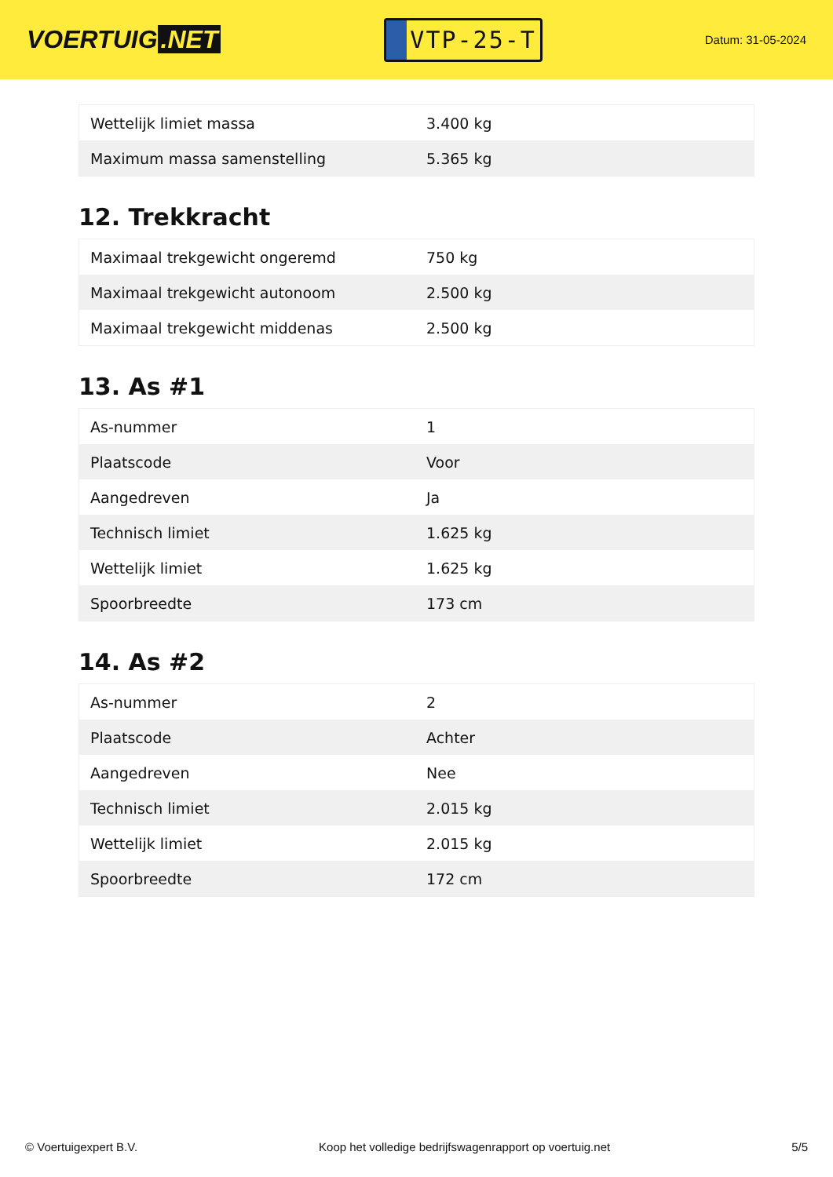VOERTUIG.NET
VTP-25-T
Datum: 31-05-2024
| Wettelijk limiet massa | 3.400 kg |
| Maximum massa samenstelling | 5.365 kg |
12. Trekkracht
| Maximaal trekgewicht ongeremd | 750 kg |
| Maximaal trekgewicht autonoom | 2.500 kg |
| Maximaal trekgewicht middenas | 2.500 kg |
13. As #1
| As-nummer | 1 |
| Plaatscode | Voor |
| Aangedreven | Ja |
| Technisch limiet | 1.625 kg |
| Wettelijk limiet | 1.625 kg |
| Spoorbreedte | 173 cm |
14. As #2
| As-nummer | 2 |
| Plaatscode | Achter |
| Aangedreven | Nee |
| Technisch limiet | 2.015 kg |
| Wettelijk limiet | 2.015 kg |
| Spoorbreedte | 172 cm |
© Voertuigexpert B.V. Koop het volledige bedrijfswagenrapport op voertuig.net 5/5